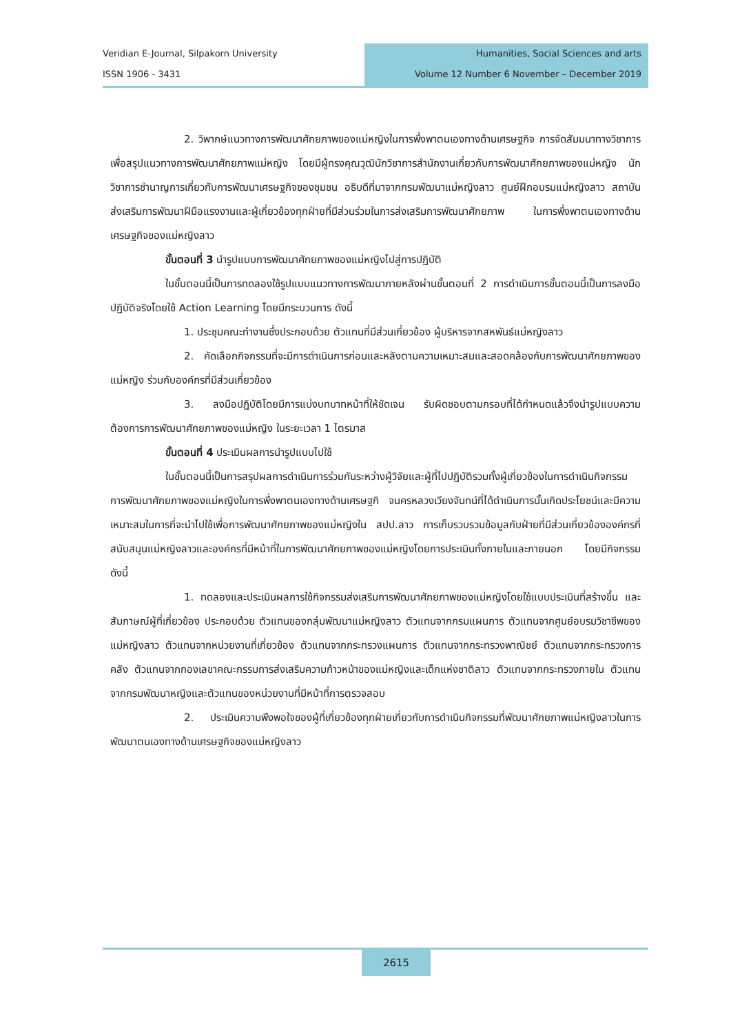Veridian E-Journal, Silpakorn University
ISSN 1906 - 3431
Humanities, Social Sciences and arts
Volume 12 Number 6 November – December 2019
2. วิพากษ์แนวทางการพัฒนาศักยภาพของแม่หญิงในการพึ่งพาตนเองทางด้านเศรษฐกิจ การจัดสัมมนาทางวิชาการเพื่อสรุปแนวทางการพัฒนาศักยภาพแม่หญิง โดยมีผู้ทรงคุณวุฒินักวิชาการสำนักงานเกี่ยวกับการพัฒนาศักยภาพของแม่หญิง นักวิชาการชำนาญการเกี่ยวกับการพัฒนาเศรษฐกิจของชุมชน อธิบดีที่มาจากกรมพัฒนาแม่หญิงลาว ศูนย์ฝึกอบรมแม่หญิงลาว สถาบันส่งเสริมการพัฒนาฝีมือแรงงานและผู้เกี่ยวข้องทุกฝ่ายที่มีส่วนร่วมในการส่งเสริมการพัฒนาศักยภาพ ในการพึ่งพาตนเองทางด้านเศรษฐกิจของแม่หญิงลาว
ขั้นตอนที่ 3 นำรูปแบบการพัฒนาศักยภาพของแม่หญิงไปสู่การปฏิบัติ
ในขั้นตอนนี้เป็นการทดลองใช้รูปแบบแนวทางการพัฒนาภายหลังผ่านขั้นตอนที่ 2 การดำเนินการขั้นตอนนี้เป็นการลงมือปฏิบัติจริงโดยใช้ Action Learning โดยมีกระบวนการ ดังนี้
1. ประชุมคณะทำงานซึ่งประกอบด้วย ตัวแทนที่มีส่วนเกี่ยวข้อง ผู้บริหารจากสหพันธ์แม่หญิงลาว
2. คัดเลือกกิจกรรมที่จะมีการดำเนินการก่อนและหลังตามความเหมาะสมและสอดคล้องกับการพัฒนาศักยภาพของแม่หญิง ร่วมกับองค์กรที่มีส่วนเกี่ยวข้อง
3. ลงมือปฏิบัติโดยมีการแบ่งบทบาทหน้าที่ให้ชัดเจน รับผิดชอบตามกรอบที่ได้กำหนดแล้วจึงนำรูปแบบความต้องการการพัฒนาศักยภาพของแม่หญิง ในระยะเวลา 1 ไตรมาส
ขั้นตอนที่ 4 ประเมินผลการนำรูปแบบไปใช้
ในขั้นตอนนี้เป็นการสรุปผลการดำเนินการร่วมกันระหว่างผู้วิจัยและผู้ที่ไปปฏิบัติรวมทั้งผู้เกี่ยวข้องในการดำเนินกิจกรรมการพัฒนาศักยภาพของแม่หญิงในการพึ่งพาตนเองทางด้านเศรษฐกิ จนครหลวงเวียงจันทน์ที่ได้ดำเนินการนั้นเกิดประโยชน์และมีความเหมาะสมในการที่จะนำไปใช้เพื่อการพัฒนาศักยภาพของแม่หญิงใน สปป.ลาว การเก็บรวบรวมข้อมูลกับฝ่ายที่มีส่วนเกี่ยวข้ององค์กรที่สนับสนุนแม่หญิงลาวและองค์กรที่มีหน้าที่ในการพัฒนาศักยภาพของแม่หญิงโดยการประเมินทั้งภายในและภายนอก โดยมีกิจกรรม ดังนี้
1. ทดลองและประเมินผลการใช้กิจกรรมส่งเสริมการพัฒนาศักยภาพของแม่หญิงโดยใช้แบบประเมินที่สร้างขึ้น และสัมภาษณ์ผู้ที่เกี่ยวข้อง ประกอบด้วย ตัวแทนของกลุ่มพัฒนาแม่หญิงลาว ตัวแทนจากกรมแผนการ ตัวแทนจากศูนย์อบรมวิชาชีพของแม่หญิงลาว ตัวแทนจากหน่วยงานที่เกี่ยวข้อง ตัวแทนจากกระทรวงแผนการ ตัวแทนจากกระทรวงพาณิชย์ ตัวแทนจากกระทรวงการคลัง ตัวแทนจากกองเลขาคณะกรรมการส่งเสริมความก้าวหน้าของแม่หญิงและเด็กแห่งชาติลาว ตัวแทนจากกระทรวงภายใน ตัวแทนจากกรมพัฒนาหญิงและตัวแทนของหน่วยงานที่มีหน้าที่การตรวจสอบ
2. ประเมินความพึงพอใจของผู้ที่เกี่ยวข้องทุกฝ่ายเกี่ยวกับการดำเนินกิจกรรมที่พัฒนาศักยภาพแม่หญิงลาวในการพัฒนาตนเองทางด้านเศรษฐกิจของแม่หญิงลาว
2615